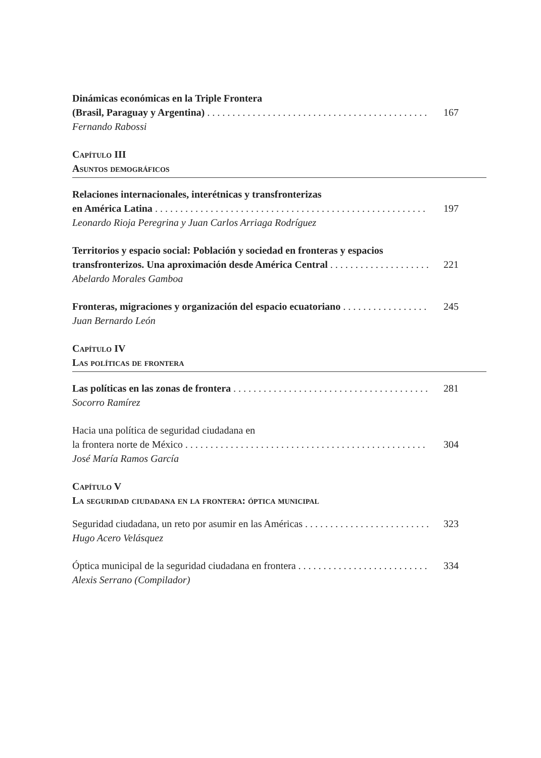Dinámicas económicas en la Triple Frontera
(Brasil, Paraguay y Argentina) 167
Fernando Rabossi
Capítulo III
Asuntos demográficos
Relaciones internacionales, interétnicas y transfronterizas
en América Latina 197
Leonardo Rioja Peregrina y Juan Carlos Arriaga Rodríguez
Territorios y espacio social: Población y sociedad en fronteras y espacios
transfronterizos. Una aproximación desde América Central 221
Abelardo Morales Gamboa
Fronteras, migraciones y organización del espacio ecuatoriano 245
Juan Bernardo León
Capítulo IV
Las políticas de frontera
Las políticas en las zonas de frontera 281
Socorro Ramírez
Hacia una política de seguridad ciudadana en
la frontera norte de México 304
José María Ramos García
Capítulo V
La seguridad ciudadana en la frontera: óptica municipal
Seguridad ciudadana, un reto por asumir en las Américas 323
Hugo Acero Velásquez
Óptica municipal de la seguridad ciudadana en frontera 334
Alexis Serrano (Compilador)